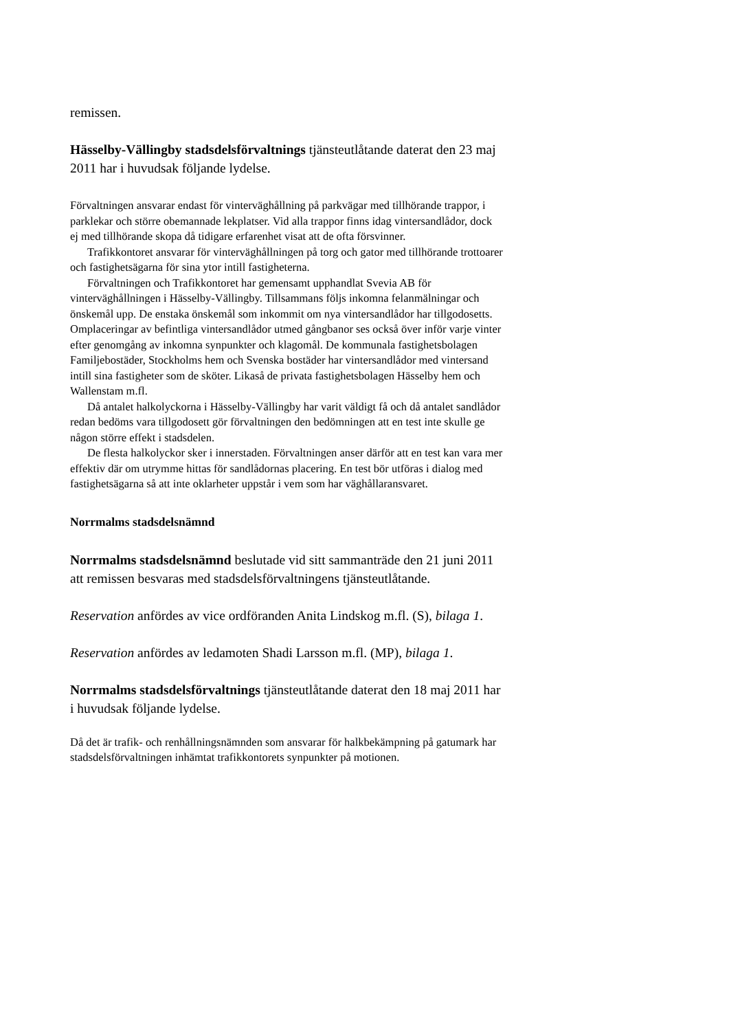remissen.
Hässelby-Vällingby stadsdelsförvaltnings tjänsteutlåtande daterat den 23 maj 2011 har i huvudsak följande lydelse.
Förvaltningen ansvarar endast för vinterväghållning på parkvägar med tillhörande trappor, i parklekar och större obemannade lekplatser. Vid alla trappor finns idag vintersandlådor, dock ej med tillhörande skopa då tidigare erfarenhet visat att de ofta försvinner.
Trafikkontoret ansvarar för vinterväghållningen på torg och gator med tillhörande trottoarer och fastighetsägarna för sina ytor intill fastigheterna.
Förvaltningen och Trafikkontoret har gemensamt upphandlat Svevia AB för vinterväghållningen i Hässelby-Vällingby. Tillsammans följs inkomna felanmälningar och önskemål upp. De enstaka önskemål som inkommit om nya vintersandlådor har tillgodosetts. Omplaceringar av befintliga vintersandlådor utmed gångbanor ses också över inför varje vinter efter genomgång av inkomna synpunkter och klagomål. De kommunala fastighetsbolagen Familjebostäder, Stockholms hem och Svenska bostäder har vintersandlådor med vintersand intill sina fastigheter som de sköter. Likaså de privata fastighetsbolagen Hässelby hem och Wallenstam m.fl.
Då antalet halkolyckorna i Hässelby-Vällingby har varit väldigt få och då antalet sandlådor redan bedöms vara tillgodosett gör förvaltningen den bedömningen att en test inte skulle ge någon större effekt i stadsdelen.
De flesta halkolyckor sker i innerstaden. Förvaltningen anser därför att en test kan vara mer effektiv där om utrymme hittas för sandlådornas placering. En test bör utföras i dialog med fastighetsägarna så att inte oklarheter uppstår i vem som har väghållaransvaret.
Norrmalms stadsdelsnämnd
Norrmalms stadsdelsnämnd beslutade vid sitt sammanträde den 21 juni 2011 att remissen besvaras med stadsdelsförvaltningens tjänsteutlåtande.
Reservation anfördes av vice ordföranden Anita Lindskog m.fl. (S), bilaga 1.
Reservation anfördes av ledamoten Shadi Larsson m.fl. (MP), bilaga 1.
Norrmalms stadsdelsförvaltnings tjänsteutlåtande daterat den 18 maj 2011 har i huvudsak följande lydelse.
Då det är trafik- och renhållningsnämnden som ansvarar för halkbekämpning på gatumark har stadsdelsförvaltningen inhämtat trafikkontorets synpunkter på motionen.